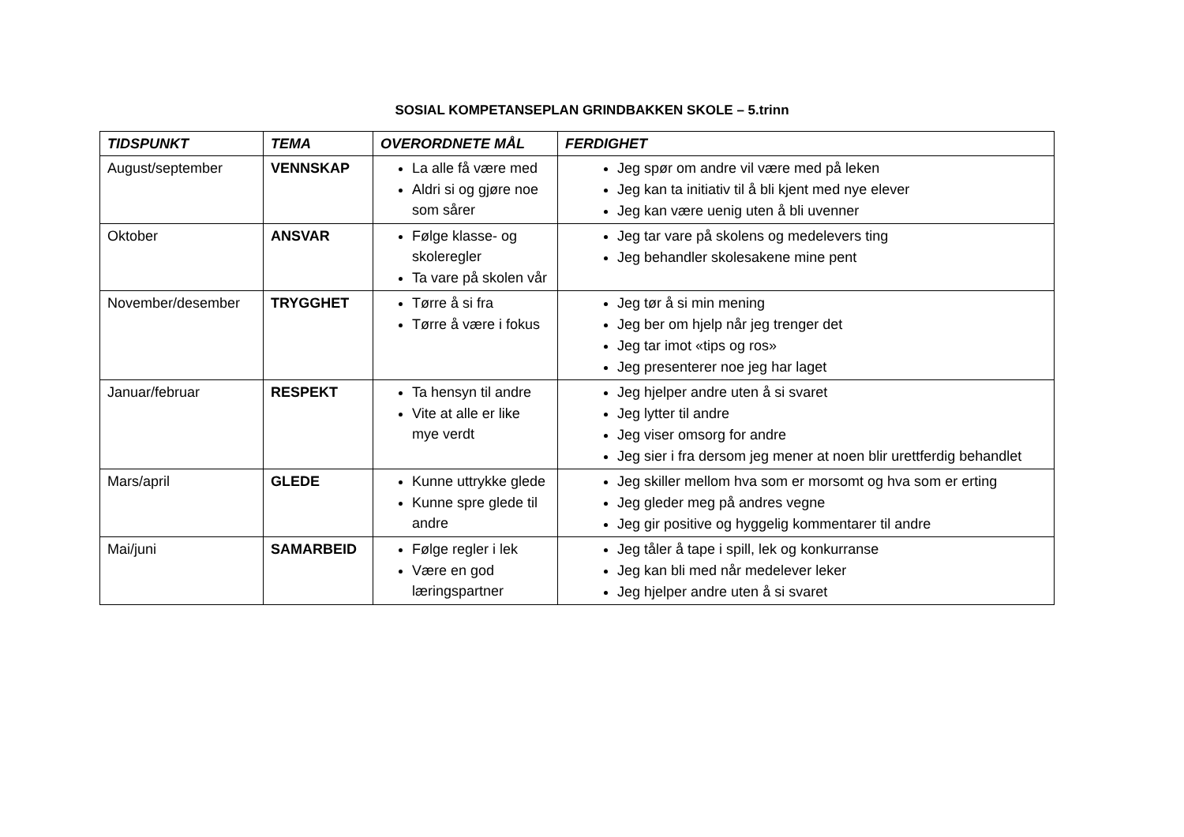SOSIAL KOMPETANSEPLAN GRINDBAKKEN SKOLE – 5.trinn
| TIDSPUNKT | TEMA | OVERORDNETE MÅL | FERDIGHET |
| --- | --- | --- | --- |
| August/september | VENNSKAP | La alle få være med Aldri si og gjøre noe som sårer | Jeg spør om andre vil være med på leken Jeg kan ta initiativ til å bli kjent med nye elever Jeg kan være uenig uten å bli uvenner |
| Oktober | ANSVAR | Følge klasse- og skoleregler Ta vare på skolen vår | Jeg tar vare på skolens og medelevers ting Jeg behandler skolesakene mine pent |
| November/desember | TRYGGHET | Tørre å si fra Tørre å være i fokus | Jeg tør å si min mening Jeg ber om hjelp når jeg trenger det Jeg tar imot «tips og ros» Jeg presenterer noe jeg har laget |
| Januar/februar | RESPEKT | Ta hensyn til andre Vite at alle er like mye verdt | Jeg hjelper andre uten å si svaret Jeg lytter til andre Jeg viser omsorg for andre Jeg sier i fra dersom jeg mener at noen blir urettferdig behandlet |
| Mars/april | GLEDE | Kunne uttrykke glede Kunne spre glede til andre | Jeg skiller mellom hva som er morsomt og hva som er erting Jeg gleder meg på andres vegne Jeg gir positive og hyggelig kommentarer til andre |
| Mai/juni | SAMARBEID | Følge regler i lek Være en god læringspartner | Jeg tåler å tape i spill, lek og konkurranse Jeg kan bli med når medelever leker Jeg hjelper andre uten å si svaret |